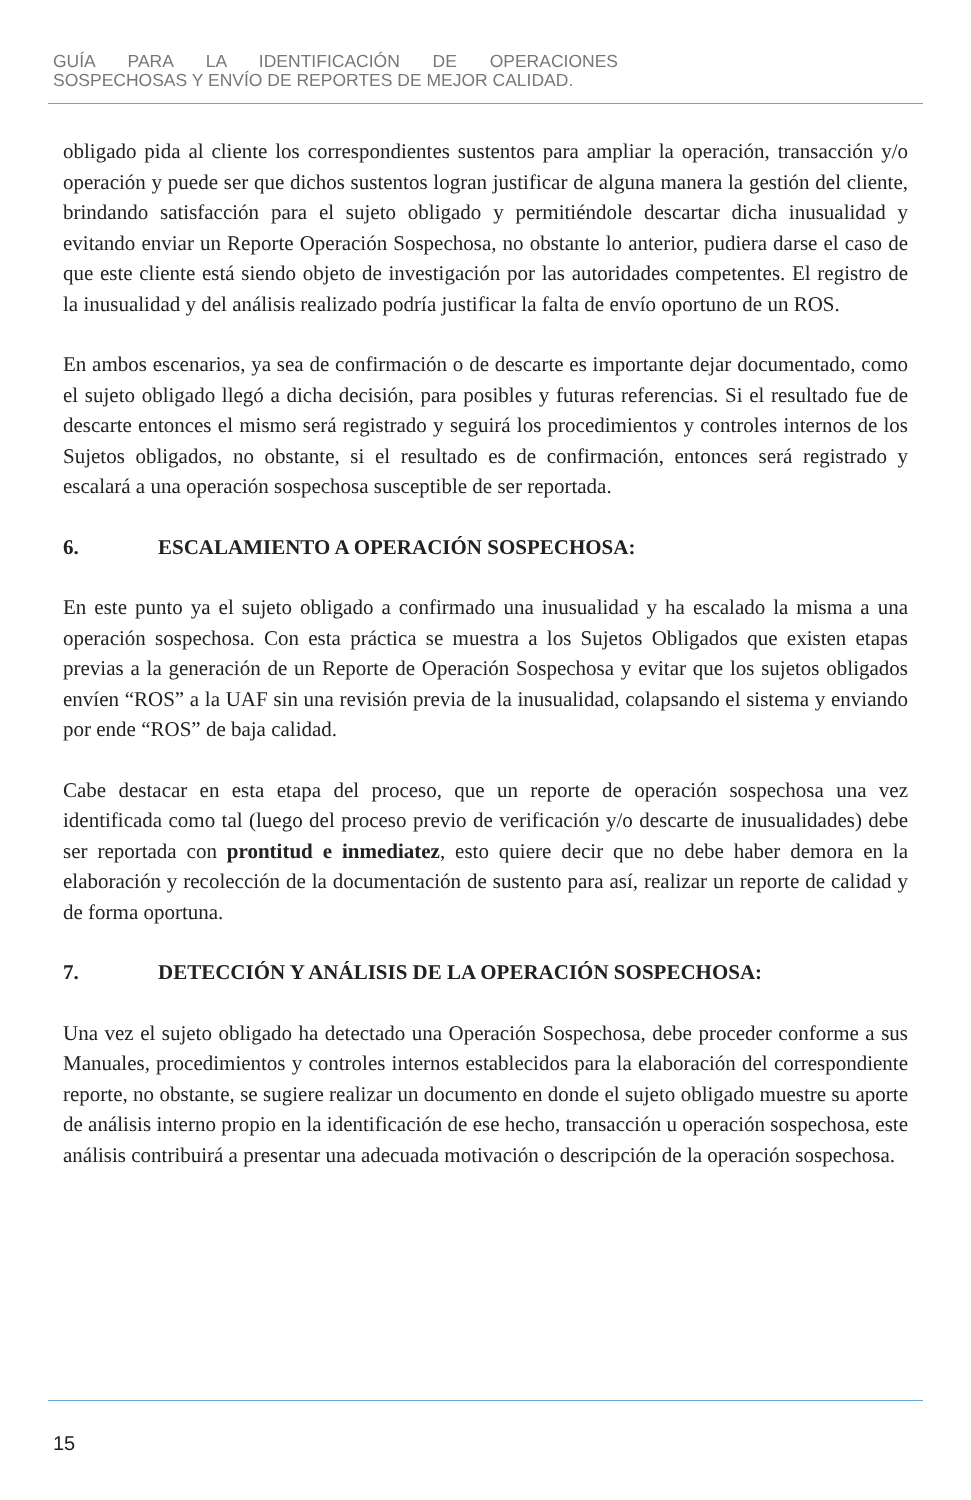GUÍA PARA LA IDENTIFICACIÓN DE OPERACIONES
SOSPECHOSAS Y ENVÍO DE REPORTES DE MEJOR CALIDAD.
obligado pida al cliente los correspondientes sustentos para ampliar la operación, transacción y/o operación y puede ser que dichos sustentos logran justificar de alguna manera la gestión del cliente, brindando satisfacción para el sujeto obligado y permitiéndole descartar dicha inusualidad y evitando enviar un Reporte Operación Sospechosa, no obstante lo anterior, pudiera darse el caso de que este cliente está siendo objeto de investigación por las autoridades competentes. El registro de la inusualidad y del análisis realizado podría justificar la falta de envío oportuno de un ROS.
En ambos escenarios, ya sea de confirmación o de descarte es importante dejar documentado, como el sujeto obligado llegó a dicha decisión, para posibles y futuras referencias. Si el resultado fue de descarte entonces el mismo será registrado y seguirá los procedimientos y controles internos de los Sujetos obligados, no obstante, si el resultado es de confirmación, entonces será registrado y escalará a una operación sospechosa susceptible de ser reportada.
6. ESCALAMIENTO A OPERACIÓN SOSPECHOSA:
En este punto ya el sujeto obligado a confirmado una inusualidad y ha escalado la misma a una operación sospechosa. Con esta práctica se muestra a los Sujetos Obligados que existen etapas previas a la generación de un Reporte de Operación Sospechosa y evitar que los sujetos obligados envíen “ROS” a la UAF sin una revisión previa de la inusualidad, colapsando el sistema y enviando por ende “ROS” de baja calidad.
Cabe destacar en esta etapa del proceso, que un reporte de operación sospechosa una vez identificada como tal (luego del proceso previo de verificación y/o descarte de inusualidades) debe ser reportada con prontitud e inmediatez, esto quiere decir que no debe haber demora en la elaboración y recolección de la documentación de sustento para así, realizar un reporte de calidad y de forma oportuna.
7. DETECCIÓN Y ANÁLISIS DE LA OPERACIÓN SOSPECHOSA:
Una vez el sujeto obligado ha detectado una Operación Sospechosa, debe proceder conforme a sus Manuales, procedimientos y controles internos establecidos para la elaboración del correspondiente reporte, no obstante, se sugiere realizar un documento en donde el sujeto obligado muestre su aporte de análisis interno propio en la identificación de ese hecho, transacción u operación sospechosa, este análisis contribuirá a presentar una adecuada motivación o descripción de la operación sospechosa.
15